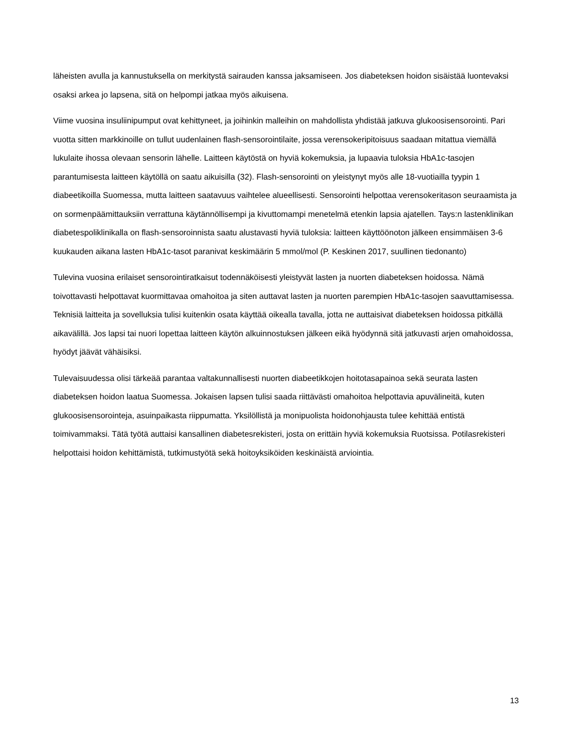läheisten avulla ja kannustuksella on merkitystä sairauden kanssa jaksamiseen. Jos diabeteksen hoidon sisäistää luontevaksi osaksi arkea jo lapsena, sitä on helpompi jatkaa myös aikuisena.
Viime vuosina insuliinipumput ovat kehittyneet, ja joihinkin malleihin on mahdollista yhdistää jatkuva glukoosisensorointi. Pari vuotta sitten markkinoille on tullut uudenlainen flash-sensorointilaite, jossa verensokeripitoisuus saadaan mitattua viemällä lukulaite ihossa olevaan sensorin lähelle. Laitteen käytöstä on hyviä kokemuksia, ja lupaavia tuloksia HbA1c-tasojen parantumisesta laitteen käytöllä on saatu aikuisilla (32). Flash-sensorointi on yleistynyt myös alle 18-vuotiailla tyypin 1 diabeetikoilla Suomessa, mutta laitteen saatavuus vaihtelee alueellisesti. Sensorointi helpottaa verensokeritason seuraamista ja on sormenpäämittauksiin verrattuna käytännöllisempi ja kivuttomampi menetelmä etenkin lapsia ajatellen. Tays:n lastenklinikan diabetespoliklinikalla on flash-sensoroinnista saatu alustavasti hyviä tuloksia: laitteen käyttöönoton jälkeen ensimmäisen 3-6 kuukauden aikana lasten HbA1c-tasot paranivat keskimäärin 5 mmol/mol (P. Keskinen 2017, suullinen tiedonanto)
Tulevina vuosina erilaiset sensorointiratkaisut todennäköisesti yleistyvät lasten ja nuorten diabeteksen hoidossa. Nämä toivottavasti helpottavat kuormittavaa omahoitoa ja siten auttavat lasten ja nuorten parempien HbA1c-tasojen saavuttamisessa. Teknisiä laitteita ja sovelluksia tulisi kuitenkin osata käyttää oikealla tavalla, jotta ne auttaisivat diabeteksen hoidossa pitkällä aikavälillä. Jos lapsi tai nuori lopettaa laitteen käytön alkuinnostuksen jälkeen eikä hyödynnä sitä jatkuvasti arjen omahoidossa, hyödyt jäävät vähäisiksi.
Tulevaisuudessa olisi tärkeää parantaa valtakunnallisesti nuorten diabeetikkojen hoitotasapainoa sekä seurata lasten diabeteksen hoidon laatua Suomessa. Jokaisen lapsen tulisi saada riittävästi omahoitoa helpottavia apuvälineitä, kuten glukoosisensorointeja, asuinpaikasta riippumatta. Yksilöllistä ja monipuolista hoidonohjausta tulee kehittää entistä toimivammaksi. Tätä työtä auttaisi kansallinen diabetesrekisteri, josta on erittäin hyviä kokemuksia Ruotsissa. Potilasrekisteri helpottaisi hoidon kehittämistä, tutkimustyötä sekä hoitoyksiköiden keskinäistä arviointia.
13